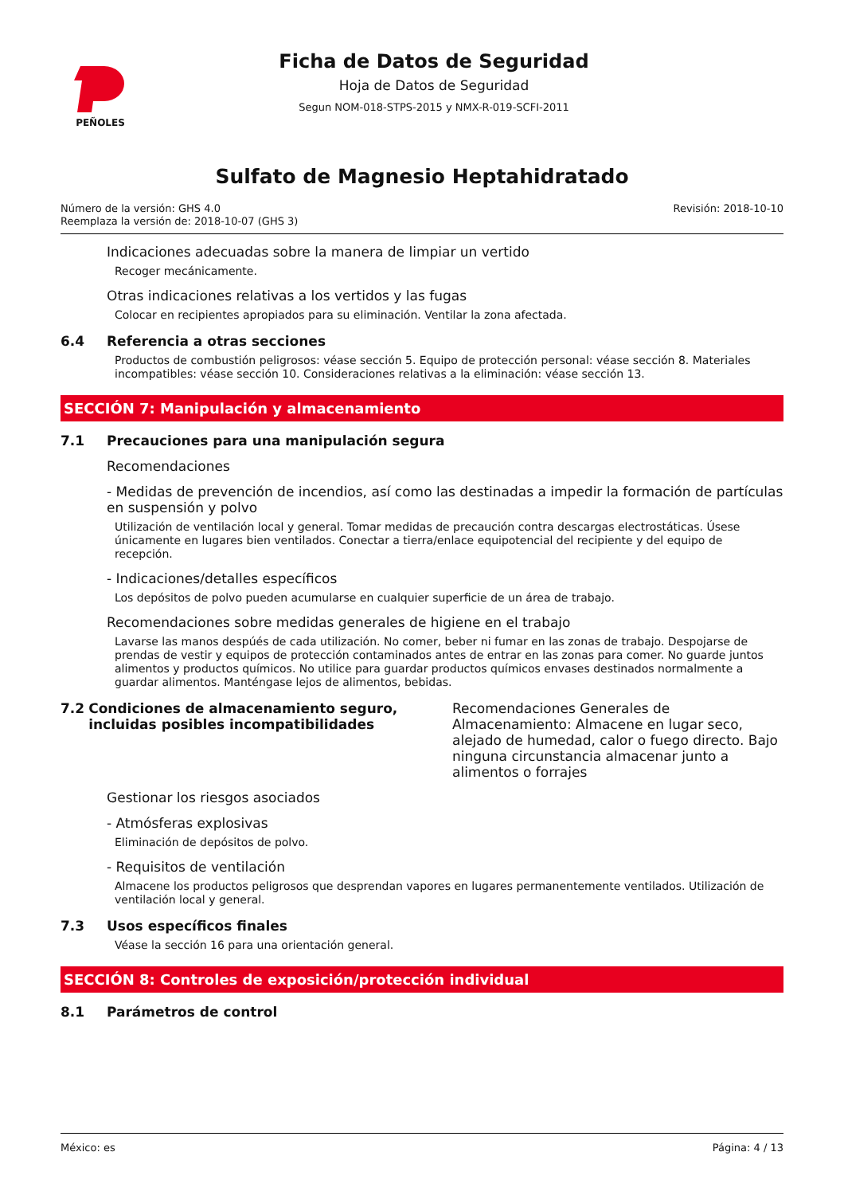PEÑOLES
Ficha de Datos de Seguridad
Hoja de Datos de Seguridad
Segun NOM-018-STPS-2015 y NMX-R-019-SCFI-2011
Sulfato de Magnesio Heptahidratado
Número de la versión: GHS 4.0
Reemplaza la versión de: 2018-10-07 (GHS 3)
Revisión: 2018-10-10
Indicaciones adecuadas sobre la manera de limpiar un vertido
Recoger mecánicamente.
Otras indicaciones relativas a los vertidos y las fugas
Colocar en recipientes apropiados para su eliminación. Ventilar la zona afectada.
6.4 Referencia a otras secciones
Productos de combustión peligrosos: véase sección 5. Equipo de protección personal: véase sección 8. Materiales incompatibles: véase sección 10. Consideraciones relativas a la eliminación: véase sección 13.
SECCIÓN 7: Manipulación y almacenamiento
7.1 Precauciones para una manipulación segura
Recomendaciones
- Medidas de prevención de incendios, así como las destinadas a impedir la formación de partículas en suspensión y polvo
Utilización de ventilación local y general. Tomar medidas de precaución contra descargas electrostáticas. Úsese únicamente en lugares bien ventilados. Conectar a tierra/enlace equipotencial del recipiente y del equipo de recepción.
- Indicaciones/detalles específicos
Los depósitos de polvo pueden acumularse en cualquier superficie de un área de trabajo.
Recomendaciones sobre medidas generales de higiene en el trabajo
Lavarse las manos despúés de cada utilización. No comer, beber ni fumar en las zonas de trabajo. Despojarse de prendas de vestir y equipos de protección contaminados antes de entrar en las zonas para comer. No guarde juntos alimentos y productos químicos. No utilice para guardar productos químicos envases destinados normalmente a guardar alimentos. Manténgase lejos de alimentos, bebidas.
7.2 Condiciones de almacenamiento seguro, incluidas posibles incompatibilidades
Recomendaciones Generales de Almacenamiento: Almacene en lugar seco, alejado de humedad, calor o fuego directo. Bajo ninguna circunstancia almacenar junto a alimentos o forrajes
Gestionar los riesgos asociados
- Atmósferas explosivas
Eliminación de depósitos de polvo.
- Requisitos de ventilación
Almacene los productos peligrosos que desprendan vapores en lugares permanentemente ventilados. Utilización de ventilación local y general.
7.3 Usos específicos finales
Véase la sección 16 para una orientación general.
SECCIÓN 8: Controles de exposición/protección individual
8.1 Parámetros de control
México: es Página: 4 / 13